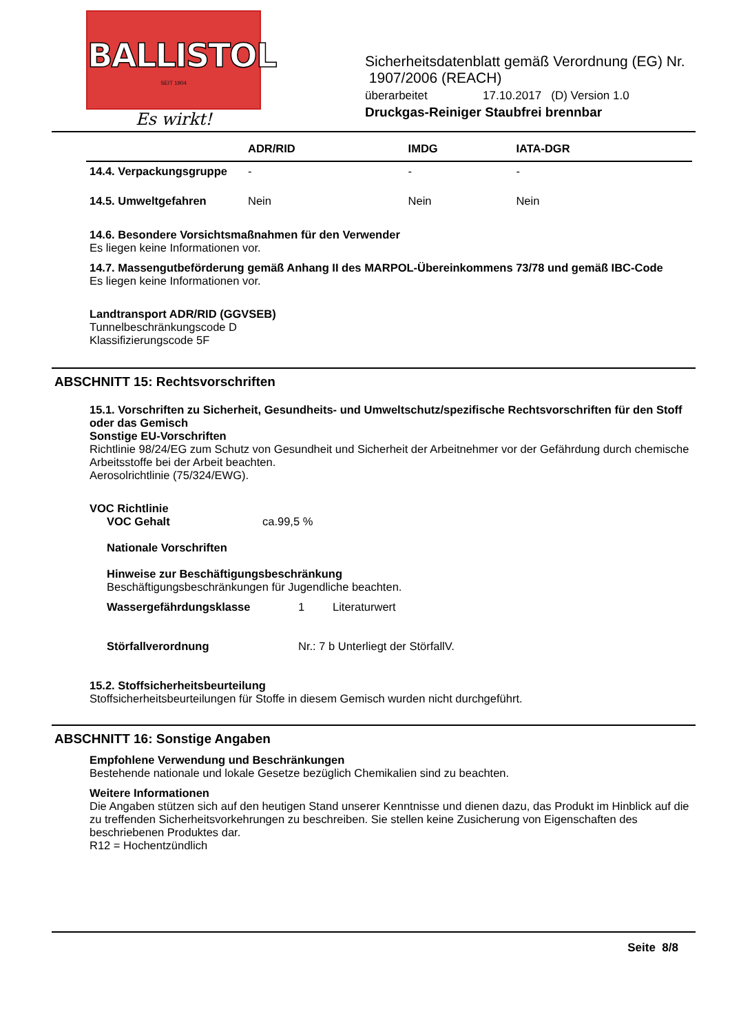BALLISTOL
SEIT 1904
Es wirkt!
Sicherheitsdatenblatt gemäß Verordnung (EG) Nr.
1907/2006 (REACH)
überarbeitet 17.10.2017 (D) Version 1.0
Druckgas-Reiniger Staubfrei brennbar
| | ADR/RID | IMDG | IATA-DGR |
| --- | --- | --- | --- |
| 14.4. Verpackungsgruppe | - | - | - |
| 14.5. Umweltgefahren | Nein | Nein | Nein |
14.6. Besondere Vorsichtsmaßnahmen für den Verwender
Es liegen keine Informationen vor.
14.7. Massengutbeförderung gemäß Anhang II des MARPOL-Übereinkommens 73/78 und gemäß IBC-Code
Es liegen keine Informationen vor.
Landtransport ADR/RID (GGVSEB)
Tunnelbeschränkungscode D
Klassifizierungscode 5F
ABSCHNITT 15: Rechtsvorschriften
15.1. Vorschriften zu Sicherheit, Gesundheits- und Umweltschutz/spezifische Rechtsvorschriften für den Stoff oder das Gemisch
Sonstige EU-Vorschriften
Richtlinie 98/24/EG zum Schutz von Gesundheit und Sicherheit der Arbeitnehmer vor der Gefährdung durch chemische Arbeitsstoffe bei der Arbeit beachten.
Aerosolrichtlinie (75/324/EWG).
VOC Richtlinie
VOC Gehalt ca.99,5 %
Nationale Vorschriften
Hinweise zur Beschäftigungsbeschränkung
Beschäftigungsbeschränkungen für Jugendliche beachten.
Wassergefährdungsklasse 1 Literaturwert
Störfallverordnung Nr.: 7 b Unterliegt der StörfallV.
15.2. Stoffsicherheitsbeurteilung
Stoffsicherheitsbeurteilungen für Stoffe in diesem Gemisch wurden nicht durchgeführt.
ABSCHNITT 16: Sonstige Angaben
Empfohlene Verwendung und Beschränkungen
Bestehende nationale und lokale Gesetze bezüglich Chemikalien sind zu beachten.
Weitere Informationen
Die Angaben stützen sich auf den heutigen Stand unserer Kenntnisse und dienen dazu, das Produkt im Hinblick auf die zu treffenden Sicherheitsvorkehrungen zu beschreiben. Sie stellen keine Zusicherung von Eigenschaften des beschriebenen Produktes dar.
R12 = Hochentzündlich
Seite 8/8